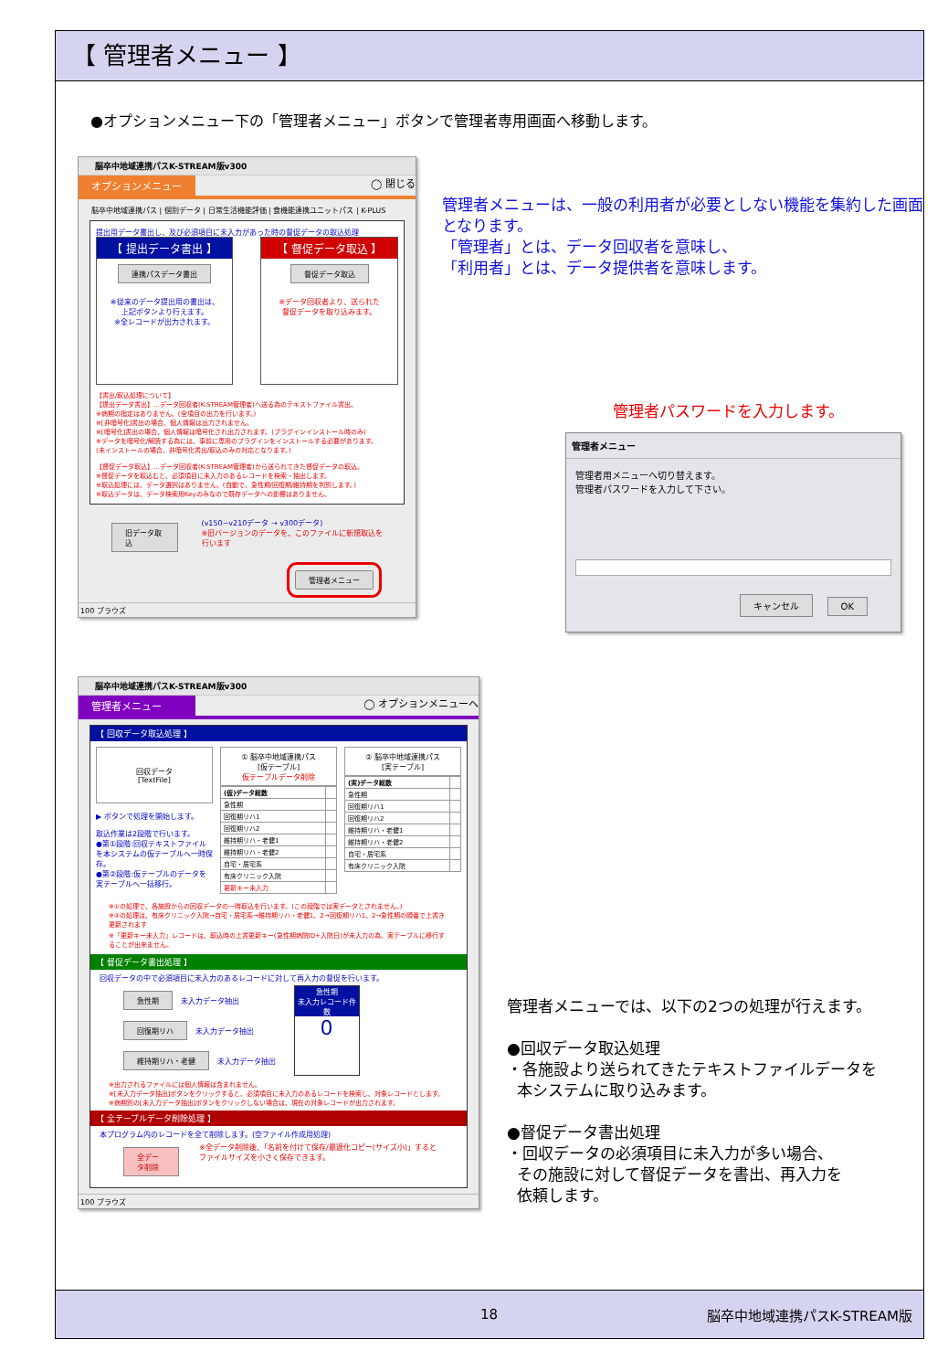【 管理者メニュー 】
●オプションメニュー下の「管理者メニュー」ボタンで管理者専用画面へ移動します。
脳卒中地域連携パスK-STREAM版v300
オプションメニュー ◯ 閉じる
脳卒中地域連携パス | 個別データ | 日常生活機能評価 | 食機能連携ユニットパス | K-PLUS
提出用データ書出し、及び必須項目に未入力があった時の督促データの取込処理
【 提出データ書出 】
連携パスデータ書出
※従来のデータ提出用の書出は、
上記ボタンより行えます。
※全レコードが出力されます。
【 督促データ取込 】
督促データ取込
※データ回収者より、送られた
督促データを取り込みます。
【書出/取込処理について】
【提出データ書出】…データ回収者(K-STREAM管理者)へ送る為のテキストファイル書出。
※病期の指定はありません。(全項目の出力を行います。)
※[非暗号化]書出の場合、個人情報は出力されません。
※[暗号化]書出の場合、個人情報は暗号化され出力されます。(プラグインインストール時のみ)
※データを暗号化/解読する為には、事前に専用のプラグインをインストールする必要があります。
(未インストールの場合、非暗号化書出/取込のみの対応となります。)
【督促データ取込】…データ回収者(K-STREAM管理者)から送られてきた督促データの取込。
※督促データを取込むと、必須項目に未入力のあるレコードを検索・抽出します。
※取込処理には、データ選択はありません。(自動で、急性期/回復期/維持期を判別します。)
※取込データは、データ検索用Keyのみなので既存データへの影響はありません。
旧データ取込 (v150~v210データ → v300データ)
※旧バージョンのデータを、このファイルに新規取込を行います
管理者メニュー
100 ブラウズ
管理者メニューは、一般の利用者が必要としない機能を集約した画面となります。
「管理者」とは、データ回収者を意味し、
「利用者」とは、データ提供者を意味します。
管理者パスワードを入力します。
管理者メニュー
管理者用メニューへ切り替えます。
管理者パスワードを入力して下さい。
キャンセル OK
脳卒中地域連携パスK-STREAM版v300
管理者メニュー ◯ オプションメニューへ
【 回収データ取込処理 】
回収データ
[TextFile]
▶ ボタンで処理を開始します。
取込作業は2段階で行います。
●第①段階:回収テキストファイルを本システムの仮テーブルへ一時保存。
●第②段階:仮テーブルのデータを実テーブルへ一括移行。
① 脳卒中地域連携パス
[仮テーブル]
仮テーブルデータ削除
| (仮)データ総数 | |
| 急性期 | |
| 回復期リハ1 | |
| 回復期リハ2 | |
| 維持期リハ・老健1 | |
| 維持期リハ・老健2 | |
| 自宅・居宅系 | |
| 有床クリニック入院 | |
| 更新キー未入力 | |
② 脳卒中地域連携パス
[実テーブル]
| (実)データ総数 | |
| 急性期 | |
| 回復期リハ1 | |
| 回復期リハ2 | |
| 維持期リハ・老健1 | |
| 維持期リハ・老健2 | |
| 自宅・居宅系 | |
| 有床クリニック入院 | |
※①の処理で、各施設からの回収データの一時取込を行います。(この段階では実データとされません。)
※②の処理は、有床クリニック入院→自宅・居宅系→維持期リハ・老健1、2→回復期リハ1、2→急性期の順番で上書き更新されます
※「更新キー未入力」レコードは、取込時の上書更新キー(急性期病院ID+入院日)が未入力の為、実テーブルに移行することが出来ません。
【 督促データ書出処理 】
回収データの中で必須項目に未入力のあるレコードに対して再入力の督促を行います。
急性期 未入力データ抽出
回復期リハ 未入力データ抽出
維持期リハ・老健 未入力データ抽出
急性期
未入力レコード件数
0
※出力されるファイルには個人情報は含まれません。
※[未入力データ抽出]ボタンをクリックすると、必須項目に未入力のあるレコードを検索し、対象レコードとします。
※病期別の[未入力データ抽出]ボタンをクリックしない場合は、現在の対象レコードが出力されます。
【 全テーブルデータ削除処理 】
本プログラム内のレコードを全て削除します。(空ファイル作成用処理)
全データ削除 ※全データ削除後、「名前を付けて保存/最適化コピー(サイズ小)」するとファイルサイズを小さく保存できます。
100 ブラウズ
管理者メニューでは、以下の2つの処理が行えます。
●回収データ取込処理
・各施設より送られてきたテキストファイルデータを
本システムに取り込みます。
●督促データ書出処理
・回収データの必須項目に未入力が多い場合、
その施設に対して督促データを書出、再入力を
依頼します。
18 脳卒中地域連携パスK-STREAM版